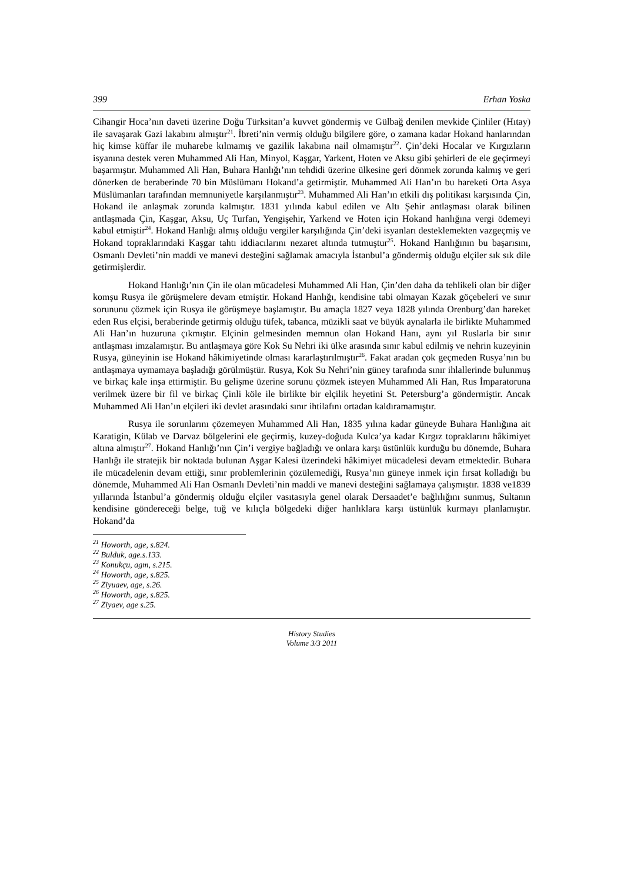399 Erhan Yoska
Cihangir Hoca’nın daveti üzerine Doğu Türksitan’a kuvvet göndermiş ve Gülbağ denilen mevkide Çinliler (Hıtay) ile savaşarak Gazi lakabını almıştır<sup>21</sup>. İbreti’nin vermiş olduğu bilgilere göre, o zamana kadar Hokand hanlarından hiç kimse küffar ile muharebe kılmamış ve gazilik lakabına nail olmamıştır<sup>22</sup>. Çin’deki Hocalar ve Kırgızların isyanına destek veren Muhammed Ali Han, Minyol, Kaşgar, Yarkent, Hoten ve Aksu gibi şehirleri de ele geçirmeyi başarmıştır. Muhammed Ali Han, Buhara Hanlığı’nın tehdidi üzerine ülkesine geri dönmek zorunda kalmış ve geri dönerken de beraberinde 70 bin Müslümanı Hokand’a getirmiştir. Muhammed Ali Han’ın bu hareketi Orta Asya Müslümanları tarafından memnuniyetle karşılanmıştır<sup>23</sup>. Muhammed Ali Han’ın etkili dış politikası karşısında Çin, Hokand ile anlaşmak zorunda kalmıştır. 1831 yılında kabul edilen ve Altı Şehir antlaşması olarak bilinen antlaşmada Çin, Kaşgar, Aksu, Uç Turfan, Yengişehir, Yarkend ve Hoten için Hokand hanlığına vergi ödemeyi kabul etmiştir<sup>24</sup>. Hokand Hanlığı almış olduğu vergiler karşılığında Çin’deki isyanları desteklemekten vazgeçmiş ve Hokand topraklarındaki Kaşgar tahtı iddiacılarını nezaret altında tutmuştur<sup>25</sup>. Hokand Hanlığının bu başarısını, Osmanlı Devleti’nin maddi ve manevi desteğini sağlamak amacıyla İstanbul’a göndermiş olduğu elçiler sık sık dile getirmişlerdir.
Hokand Hanlığı’nın Çin ile olan mücadelesi Muhammed Ali Han, Çin’den daha da tehlikeli olan bir diğer komşu Rusya ile görüşmelere devam etmiştir. Hokand Hanlığı, kendisine tabi olmayan Kazak göçebeleri ve sınır sorununu çözmek için Rusya ile görüşmeye başlamıştır. Bu amaçla 1827 veya 1828 yılında Orenburg’dan hareket eden Rus elçisi, beraberinde getirmiş olduğu tüfek, tabanca, müzikli saat ve büyük aynalarla ile birlikte Muhammed Ali Han’ın huzuruna çıkmıştır. Elçinin gelmesinden memnun olan Hokand Hanı, aynı yıl Ruslarla bir sınır antlaşması imzalamıştır. Bu antlaşmaya göre Kok Su Nehri iki ülke arasında sınır kabul edilmiş ve nehrin kuzeyinin Rusya, güneyinin ise Hokand hâkimiyetinde olması kararlaştırılmıştır<sup>26</sup>. Fakat aradan çok geçmeden Rusya’nın bu antlaşmaya uymamaya başladığı görülmüştür. Rusya, Kok Su Nehri’nin güney tarafında sınır ihlallerinde bulunmuş ve birkaç kale inşa ettirmiştir. Bu gelişme üzerine sorunu çözmek isteyen Muhammed Ali Han, Rus İmparatoruna verilmek üzere bir fil ve birkaç Çinli köle ile birlikte bir elçilik heyetini St. Petersburg’a göndermiştir. Ancak Muhammed Ali Han’ın elçileri iki devlet arasındaki sınır ihtilafını ortadan kaldıramamıştır.
Rusya ile sorunlarını çözemeyen Muhammed Ali Han, 1835 yılına kadar güneyde Buhara Hanlığına ait Karatigin, Külab ve Darvaz bölgelerini ele geçirmiş, kuzey-doğuda Kulca’ya kadar Kırgız topraklarını hâkimiyet altına almıştır<sup>27</sup>. Hokand Hanlığı’nın Çin’i vergiye bağladığı ve onlara karşı üstünlük kurduğu bu dönemde, Buhara Hanlığı ile stratejik bir noktada bulunan Aşgar Kalesi üzerindeki hâkimiyet mücadelesi devam etmektedir. Buhara ile mücadelenin devam ettiği, sınır problemlerinin çözülemediği, Rusya’nın güneye inmek için fırsat kolladığı bu dönemde, Muhammed Ali Han Osmanlı Devleti’nin maddi ve manevi desteğini sağlamaya çalışmıştır. 1838 ve1839 yıllarında İstanbul’a göndermiş olduğu elçiler vasıtasıyla genel olarak Dersaadet’e bağlılığını sunmuş, Sultanın kendisine göndereceği belge, tuğ ve kılıçla bölgedeki diğer hanlıklara karşı üstünlük kurmayı planlamıştır. Hokand’da
<sup>21</sup> Howorth, age, s.824.
<sup>22</sup> Bulduk, age.s.133.
<sup>23</sup> Konukçu, agm, s.215.
<sup>24</sup> Howorth, age, s.825.
<sup>25</sup> Ziyuaev, age, s.26.
<sup>26</sup> Howorth, age, s.825.
<sup>27</sup> Ziyaev, age s.25.
History Studies
Volume 3/3 2011